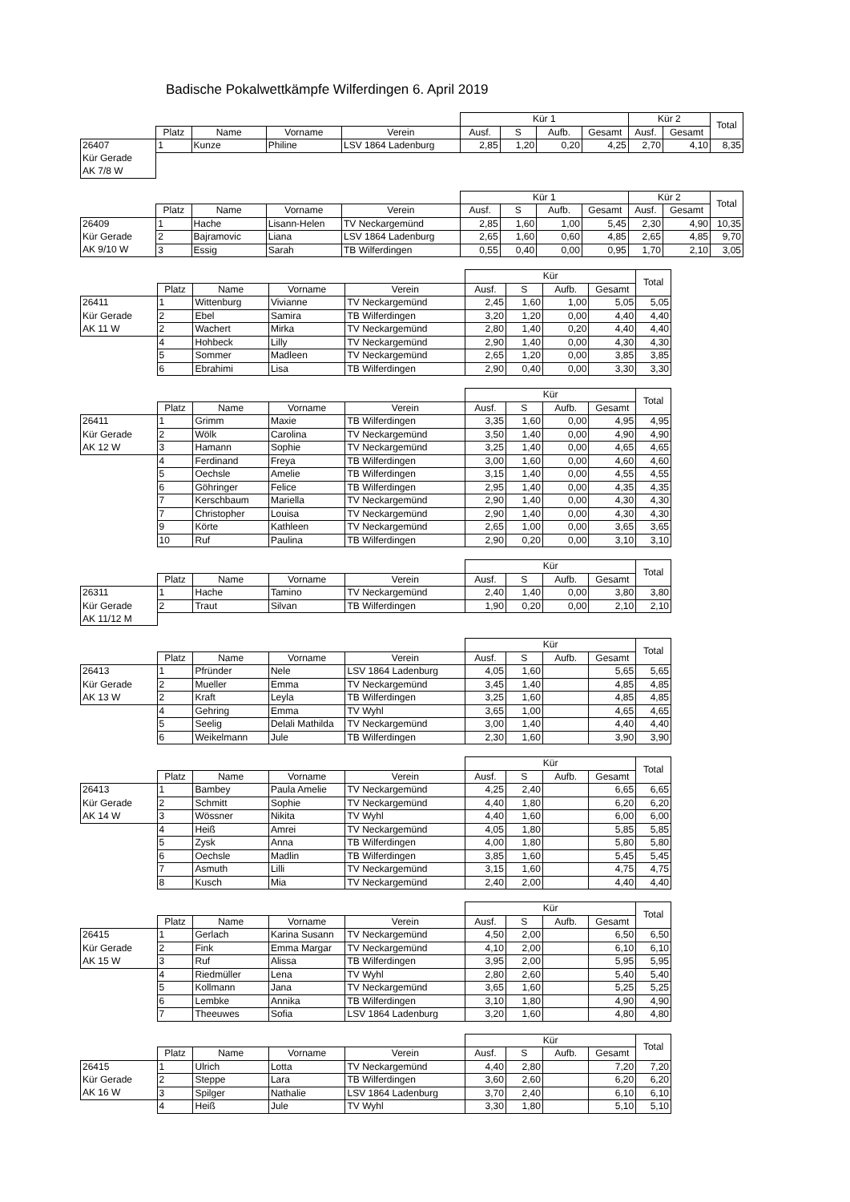Badische Pokalwettkämpfe Wilferdingen 6. April 2019
| | | | | | Kür 1 | | | | Kür 2 | | Total |
| | Platz | Name | Vorname | Verein | Ausf. | S | Aufb. | Gesamt | Ausf. | Gesamt | |
| 26407 | 1 | Kunze | Philine | LSV 1864 Ladenburg | 2,85 | 1,20 | 0,20 | 4,25 | 2,70 | 4,10 | 8,35 |
| Kür Gerade | | | | | | | | | | | |
| AK 7/8 W | | | | | | | | | | | |
| | | | | | Kür 1 | | | | Kür 2 | | Total |
| | Platz | Name | Vorname | Verein | Ausf. | S | Aufb. | Gesamt | Ausf. | Gesamt | |
| 26409 | 1 | Hache | Lisann-Helen | TV Neckargemünd | 2,85 | 1,60 | 1,00 | 5,45 | 2,30 | 4,90 | 10,35 |
| Kür Gerade | 2 | Bajramovic | Liana | LSV 1864 Ladenburg | 2,65 | 1,60 | 0,60 | 4,85 | 2,65 | 4,85 | 9,70 |
| AK 9/10 W | 3 | Essig | Sarah | TB Wilferdingen | 0,55 | 0,40 | 0,00 | 0,95 | 1,70 | 2,10 | 3,05 |
| | | | | | Kür | | | | Total |
| | Platz | Name | Vorname | Verein | Ausf. | S | Aufb. | Gesamt | |
| 26411 | 1 | Wittenburg | Vivianne | TV Neckargemünd | 2,45 | 1,60 | 1,00 | 5,05 | 5,05 |
| Kür Gerade | 2 | Ebel | Samira | TB Wilferdingen | 3,20 | 1,20 | 0,00 | 4,40 | 4,40 |
| AK 11 W | 2 | Wachert | Mirka | TV Neckargemünd | 2,80 | 1,40 | 0,20 | 4,40 | 4,40 |
| | 4 | Hohbeck | Lilly | TV Neckargemünd | 2,90 | 1,40 | 0,00 | 4,30 | 4,30 |
| | 5 | Sommer | Madleen | TV Neckargemünd | 2,65 | 1,20 | 0,00 | 3,85 | 3,85 |
| | 6 | Ebrahimi | Lisa | TB Wilferdingen | 2,90 | 0,40 | 0,00 | 3,30 | 3,30 |
| | | | | | Kür | | | | Total |
| | Platz | Name | Vorname | Verein | Ausf. | S | Aufb. | Gesamt | |
| 26411 | 1 | Grimm | Maxie | TB Wilferdingen | 3,35 | 1,60 | 0,00 | 4,95 | 4,95 |
| Kür Gerade | 2 | Wölk | Carolina | TV Neckargemünd | 3,50 | 1,40 | 0,00 | 4,90 | 4,90 |
| AK 12 W | 3 | Hamann | Sophie | TV Neckargemünd | 3,25 | 1,40 | 0,00 | 4,65 | 4,65 |
| | 4 | Ferdinand | Freya | TB Wilferdingen | 3,00 | 1,60 | 0,00 | 4,60 | 4,60 |
| | 5 | Oechsle | Amelie | TB Wilferdingen | 3,15 | 1,40 | 0,00 | 4,55 | 4,55 |
| | 6 | Göhringer | Felice | TB Wilferdingen | 2,95 | 1,40 | 0,00 | 4,35 | 4,35 |
| | 7 | Kerschbaum | Mariella | TV Neckargemünd | 2,90 | 1,40 | 0,00 | 4,30 | 4,30 |
| | 7 | Christopher | Louisa | TV Neckargemünd | 2,90 | 1,40 | 0,00 | 4,30 | 4,30 |
| | 9 | Körte | Kathleen | TV Neckargemünd | 2,65 | 1,00 | 0,00 | 3,65 | 3,65 |
| | 10 | Ruf | Paulina | TB Wilferdingen | 2,90 | 0,20 | 0,00 | 3,10 | 3,10 |
| | | | | | Kür | | | | Total |
| | Platz | Name | Vorname | Verein | Ausf. | S | Aufb. | Gesamt | |
| 26311 | 1 | Hache | Tamino | TV Neckargemünd | 2,40 | 1,40 | 0,00 | 3,80 | 3,80 |
| Kür Gerade | 2 | Traut | Silvan | TB Wilferdingen | 1,90 | 0,20 | 0,00 | 2,10 | 2,10 |
| AK 11/12 M | | | | | | | | | |
| | | | | | Kür | | | | Total |
| | Platz | Name | Vorname | Verein | Ausf. | S | Aufb. | Gesamt | |
| 26413 | 1 | Pfründer | Nele | LSV 1864 Ladenburg | 4,05 | 1,60 | | 5,65 | 5,65 |
| Kür Gerade | 2 | Mueller | Emma | TV Neckargemünd | 3,45 | 1,40 | | 4,85 | 4,85 |
| AK 13 W | 2 | Kraft | Leyla | TB Wilferdingen | 3,25 | 1,60 | | 4,85 | 4,85 |
| | 4 | Gehring | Emma | TV Wyhl | 3,65 | 1,00 | | 4,65 | 4,65 |
| | 5 | Seelig | Delali Mathilda | TV Neckargemünd | 3,00 | 1,40 | | 4,40 | 4,40 |
| | 6 | Weikelmann | Jule | TB Wilferdingen | 2,30 | 1,60 | | 3,90 | 3,90 |
| | | | | | Kür | | | | Total |
| | Platz | Name | Vorname | Verein | Ausf. | S | Aufb. | Gesamt | |
| 26413 | 1 | Bambey | Paula Amelie | TV Neckargemünd | 4,25 | 2,40 | | 6,65 | 6,65 |
| Kür Gerade | 2 | Schmitt | Sophie | TV Neckargemünd | 4,40 | 1,80 | | 6,20 | 6,20 |
| AK 14 W | 3 | Wössner | Nikita | TV Wyhl | 4,40 | 1,60 | | 6,00 | 6,00 |
| | 4 | Heiß | Amrei | TV Neckargemünd | 4,05 | 1,80 | | 5,85 | 5,85 |
| | 5 | Zysk | Anna | TB Wilferdingen | 4,00 | 1,80 | | 5,80 | 5,80 |
| | 6 | Oechsle | Madlin | TB Wilferdingen | 3,85 | 1,60 | | 5,45 | 5,45 |
| | 7 | Asmuth | Lilli | TV Neckargemünd | 3,15 | 1,60 | | 4,75 | 4,75 |
| | 8 | Kusch | Mia | TV Neckargemünd | 2,40 | 2,00 | | 4,40 | 4,40 |
| | | | | | Kür | | | | Total |
| | Platz | Name | Vorname | Verein | Ausf. | S | Aufb. | Gesamt | |
| 26415 | 1 | Gerlach | Karina Susann | TV Neckargemünd | 4,50 | 2,00 | | 6,50 | 6,50 |
| Kür Gerade | 2 | Fink | Emma Margar | TV Neckargemünd | 4,10 | 2,00 | | 6,10 | 6,10 |
| AK 15 W | 3 | Ruf | Alissa | TB Wilferdingen | 3,95 | 2,00 | | 5,95 | 5,95 |
| | 4 | Riedmüller | Lena | TV Wyhl | 2,80 | 2,60 | | 5,40 | 5,40 |
| | 5 | Kollmann | Jana | TV Neckargemünd | 3,65 | 1,60 | | 5,25 | 5,25 |
| | 6 | Lembke | Annika | TB Wilferdingen | 3,10 | 1,80 | | 4,90 | 4,90 |
| | 7 | Theeuwes | Sofia | LSV 1864 Ladenburg | 3,20 | 1,60 | | 4,80 | 4,80 |
| | | | | | Kür | | | | Total |
| | Platz | Name | Vorname | Verein | Ausf. | S | Aufb. | Gesamt | |
| 26415 | 1 | Ulrich | Lotta | TV Neckargemünd | 4,40 | 2,80 | | 7,20 | 7,20 |
| Kür Gerade | 2 | Steppe | Lara | TB Wilferdingen | 3,60 | 2,60 | | 6,20 | 6,20 |
| AK 16 W | 3 | Spilger | Nathalie | LSV 1864 Ladenburg | 3,70 | 2,40 | | 6,10 | 6,10 |
| | 4 | Heiß | Jule | TV Wyhl | 3,30 | 1,80 | | 5,10 | 5,10 |